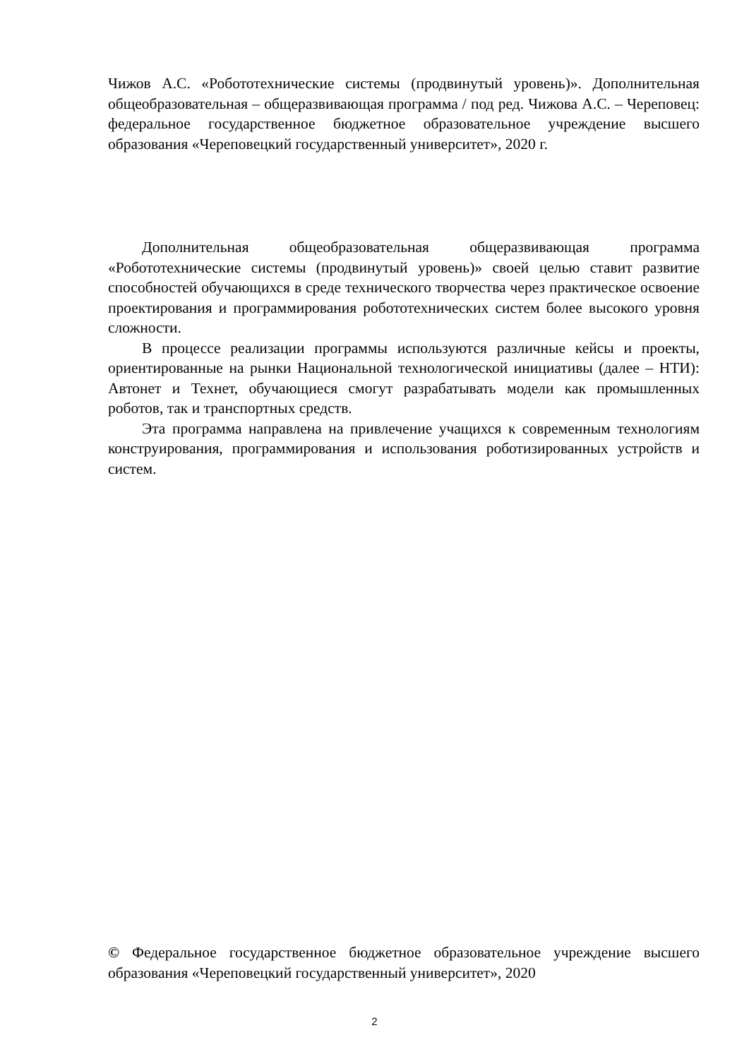Чижов А.С. «Робототехнические системы (продвинутый уровень)». Дополнительная общеобразовательная – общеразвивающая программа / под ред. Чижова А.С. – Череповец: федеральное государственное бюджетное образовательное учреждение высшего образования «Череповецкий государственный университет», 2020 г.
Дополнительная общеобразовательная общеразвивающая программа «Робототехнические системы (продвинутый уровень)» своей целью ставит развитие способностей обучающихся в среде технического творчества через практическое освоение проектирования и программирования робототехнических систем более высокого уровня сложности.
В процессе реализации программы используются различные кейсы и проекты, ориентированные на рынки Национальной технологической инициативы (далее – НТИ): Автонет и Технет, обучающиеся смогут разрабатывать модели как промышленных роботов, так и транспортных средств.
Эта программа направлена на привлечение учащихся к современным технологиям конструирования, программирования и использования роботизированных устройств и систем.
© Федеральное государственное бюджетное образовательное учреждение высшего образования «Череповецкий государственный университет», 2020
2